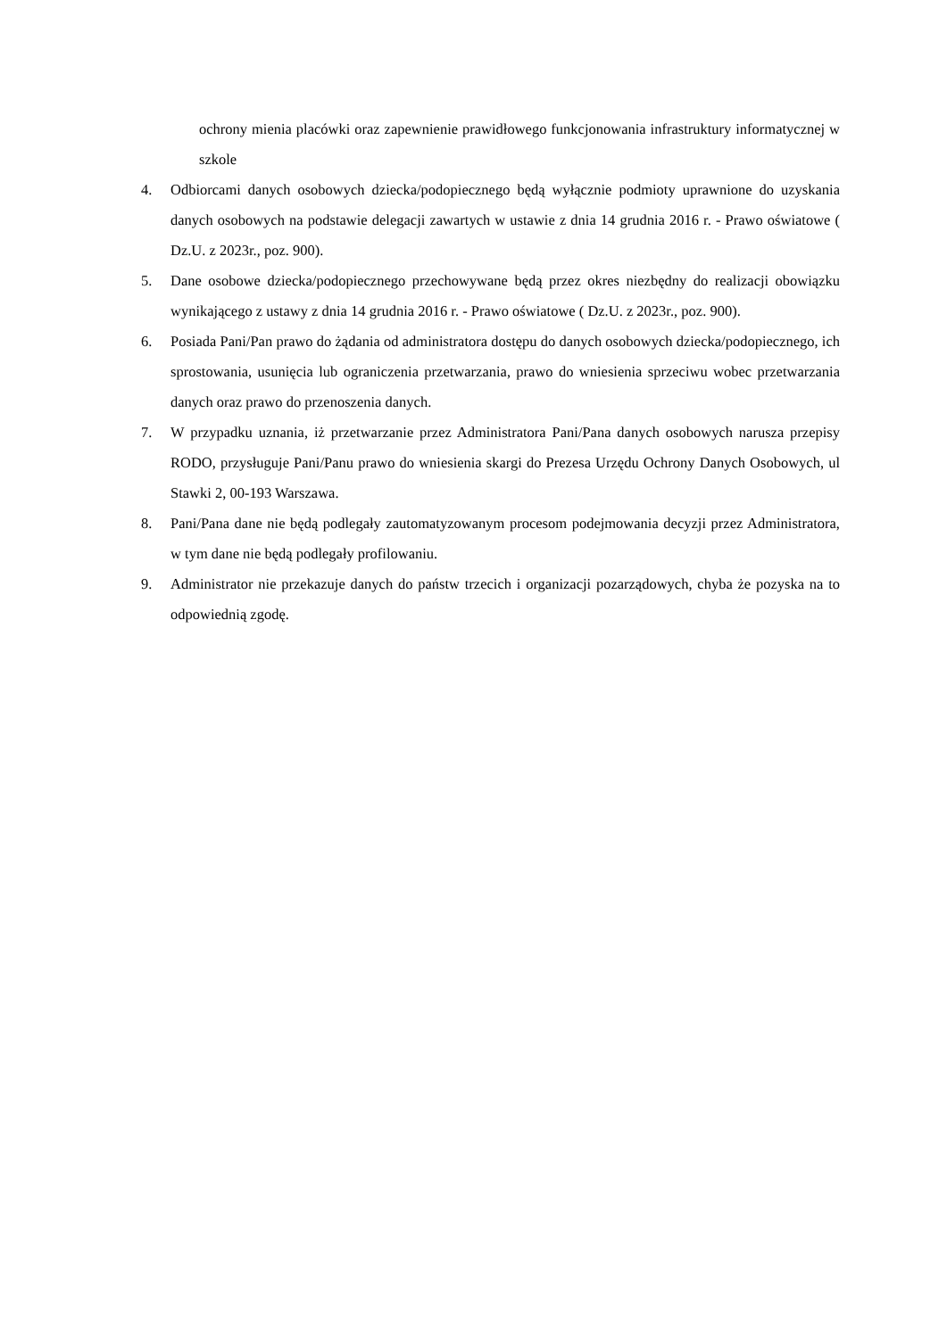ochrony mienia placówki oraz zapewnienie prawidłowego funkcjonowania infrastruktury informatycznej w szkole
4. Odbiorcami danych osobowych dziecka/podopiecznego będą wyłącznie podmioty uprawnione do uzyskania danych osobowych na podstawie delegacji zawartych w ustawie z dnia 14 grudnia 2016 r. - Prawo oświatowe ( Dz.U. z 2023r., poz. 900).
5. Dane osobowe dziecka/podopiecznego przechowywane będą przez okres niezbędny do realizacji obowiązku wynikającego z ustawy z dnia 14 grudnia 2016 r. - Prawo oświatowe ( Dz.U. z 2023r., poz. 900).
6. Posiada Pani/Pan prawo do żądania od administratora dostępu do danych osobowych dziecka/podopiecznego, ich sprostowania, usunięcia lub ograniczenia przetwarzania, prawo do wniesienia sprzeciwu wobec przetwarzania danych oraz prawo do przenoszenia danych.
7. W przypadku uznania, iż przetwarzanie przez Administratora Pani/Pana danych osobowych narusza przepisy RODO, przysługuje Pani/Panu prawo do wniesienia skargi do Prezesa Urzędu Ochrony Danych Osobowych, ul Stawki 2, 00-193 Warszawa.
8. Pani/Pana dane nie będą podlegały zautomatyzowanym procesom podejmowania decyzji przez Administratora, w tym dane nie będą podlegały profilowaniu.
9. Administrator nie przekazuje danych do państw trzecich i organizacji pozarządowych, chyba że pozyska na to odpowiednią zgodę.